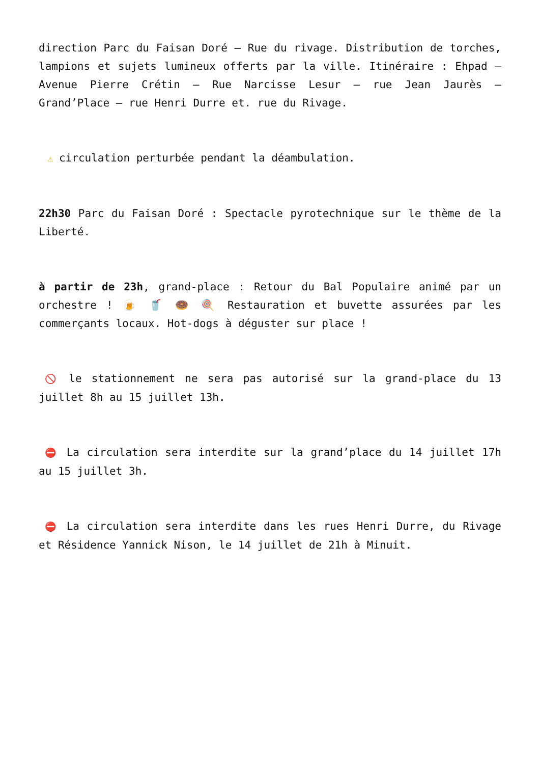direction Parc du Faisan Doré – Rue du rivage. Distribution de torches, lampions et sujets lumineux offerts par la ville. Itinéraire : Ehpad – Avenue Pierre Crétin – Rue Narcisse Lesur – rue Jean Jaurès – Grand’Place – rue Henri Durre et. rue du Rivage.
⚠ circulation perturbée pendant la déambulation.
22h30 Parc du Faisan Doré : Spectacle pyrotechnique sur le thème de la Liberté.
à partir de 23h, grand-place : Retour du Bal Populaire animé par un orchestre ! 🍺 🥤 🍩 🍭 Restauration et buvette assurées par les commerçants locaux. Hot-dogs à déguster sur place !
🚫 le stationnement ne sera pas autorisé sur la grand-place du 13 juillet 8h au 15 juillet 13h.
⛔ La circulation sera interdite sur la grand’place du 14 juillet 17h au 15 juillet 3h.
⛔ La circulation sera interdite dans les rues Henri Durre, du Rivage et Résidence Yannick Nison, le 14 juillet de 21h à Minuit.